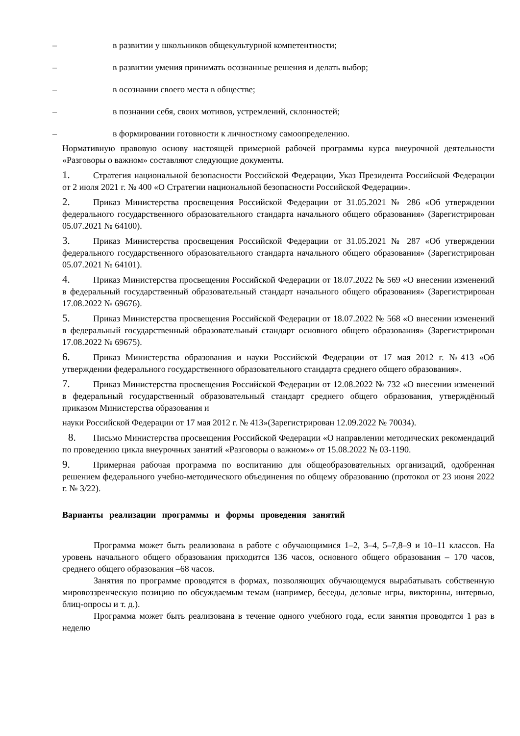– в развитии у школьников общекультурной компетентности;
– в развитии умения принимать осознанные решения и делать выбор;
– в осознании своего места в обществе;
– в познании себя, своих мотивов, устремлений, склонностей;
– в формировании готовности к личностному самоопределению.
Нормативную правовую основу настоящей примерной рабочей программы курса внеурочной деятельности «Разговоры о важном» составляют следующие документы.
1. Стратегия национальной безопасности Российской Федерации, Указ Президента Российской Федерации от 2 июля 2021 г. № 400 «О Стратегии национальной безопасности Российской Федерации».
2. Приказ Министерства просвещения Российской Федерации от 31.05.2021 № 286 «Об утверждении федерального государственного образовательного стандарта начального общего образования» (Зарегистрирован 05.07.2021 № 64100).
3. Приказ Министерства просвещения Российской Федерации от 31.05.2021 № 287 «Об утверждении федерального государственного образовательного стандарта начального общего образования» (Зарегистрирован 05.07.2021 № 64101).
4. Приказ Министерства просвещения Российской Федерации от 18.07.2022 № 569 «О внесении изменений в федеральный государственный образовательный стандарт начального общего образования» (Зарегистрирован 17.08.2022 № 69676).
5. Приказ Министерства просвещения Российской Федерации от 18.07.2022 № 568 «О внесении изменений в федеральный государственный образовательный стандарт основного общего образования» (Зарегистрирован 17.08.2022 № 69675).
6. Приказ Министерства образования и науки Российской Федерации от 17 мая 2012 г. №413 «Об утверждении федерального государственного образовательного стандарта среднего общего образования».
7. Приказ Министерства просвещения Российской Федерации от 12.08.2022 № 732 «О внесении изменений в федеральный государственный образовательный стандарт среднего общего образования, утверждённый приказом Министерства образования и
науки Российской Федерации от 17 мая 2012 г. № 413»(Зарегистрирован 12.09.2022 № 70034).
8. Письмо Министерства просвещения Российской Федерации «О направлении методических рекомендаций по проведению цикла внеурочных занятий «Разговоры о важном»» от 15.08.2022 № 03-1190.
9. Примерная рабочая программа по воспитанию для общеобразовательных организаций, одобренная решением федерального учебно-методического объединения по общему образованию (протокол от 23 июня 2022 г. № 3/22).
Варианты реализации программы и формы проведения занятий
Программа может быть реализована в работе с обучающимися 1–2, 3–4, 5–7,8–9 и 10–11 классов. На уровень начального общего образования приходится 136 часов, основного общего образования – 170 часов, среднего общего образования –68 часов.
Занятия по программе проводятся в формах, позволяющих обучающемуся вырабатывать собственную мировоззренческую позицию по обсуждаемым темам (например, беседы, деловые игры, викторины, интервью, блиц-опросы и т. д.).
Программа может быть реализована в течение одного учебного года, если занятия проводятся 1 раз в неделю